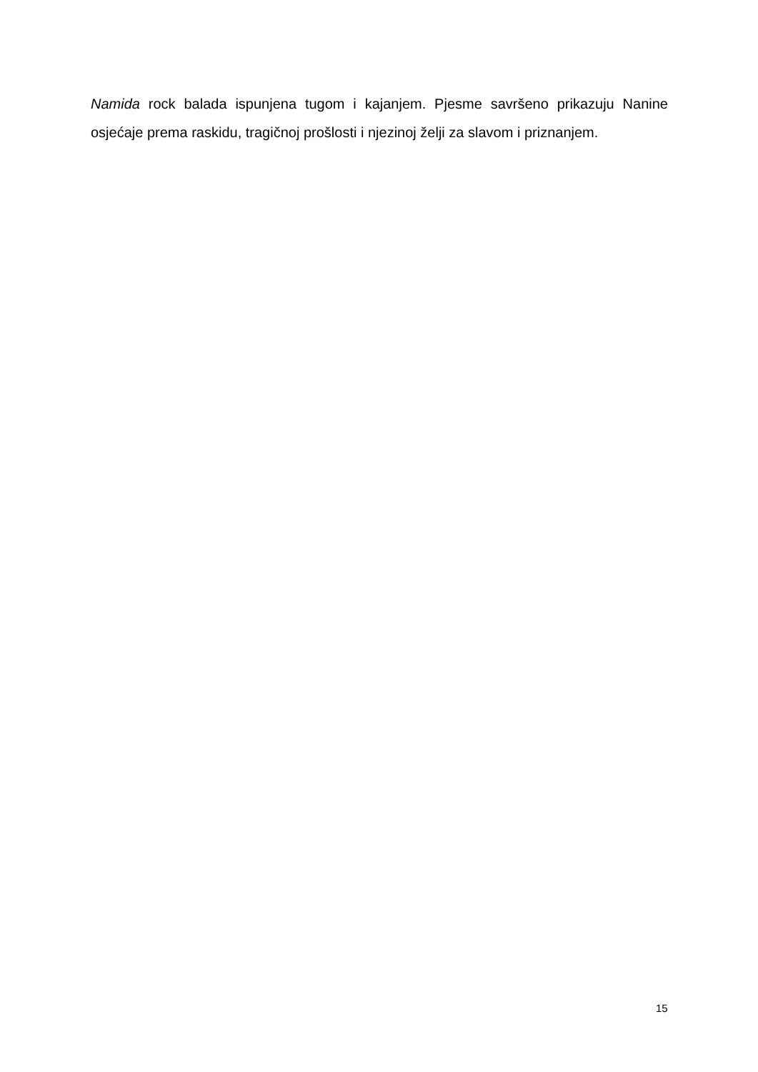Namida rock balada ispunjena tugom i kajanjem. Pjesme savršeno prikazuju Nanine osjećaje prema raskidu, tragičnoj prošlosti i njezinoj želji za slavom i priznanjem.
15